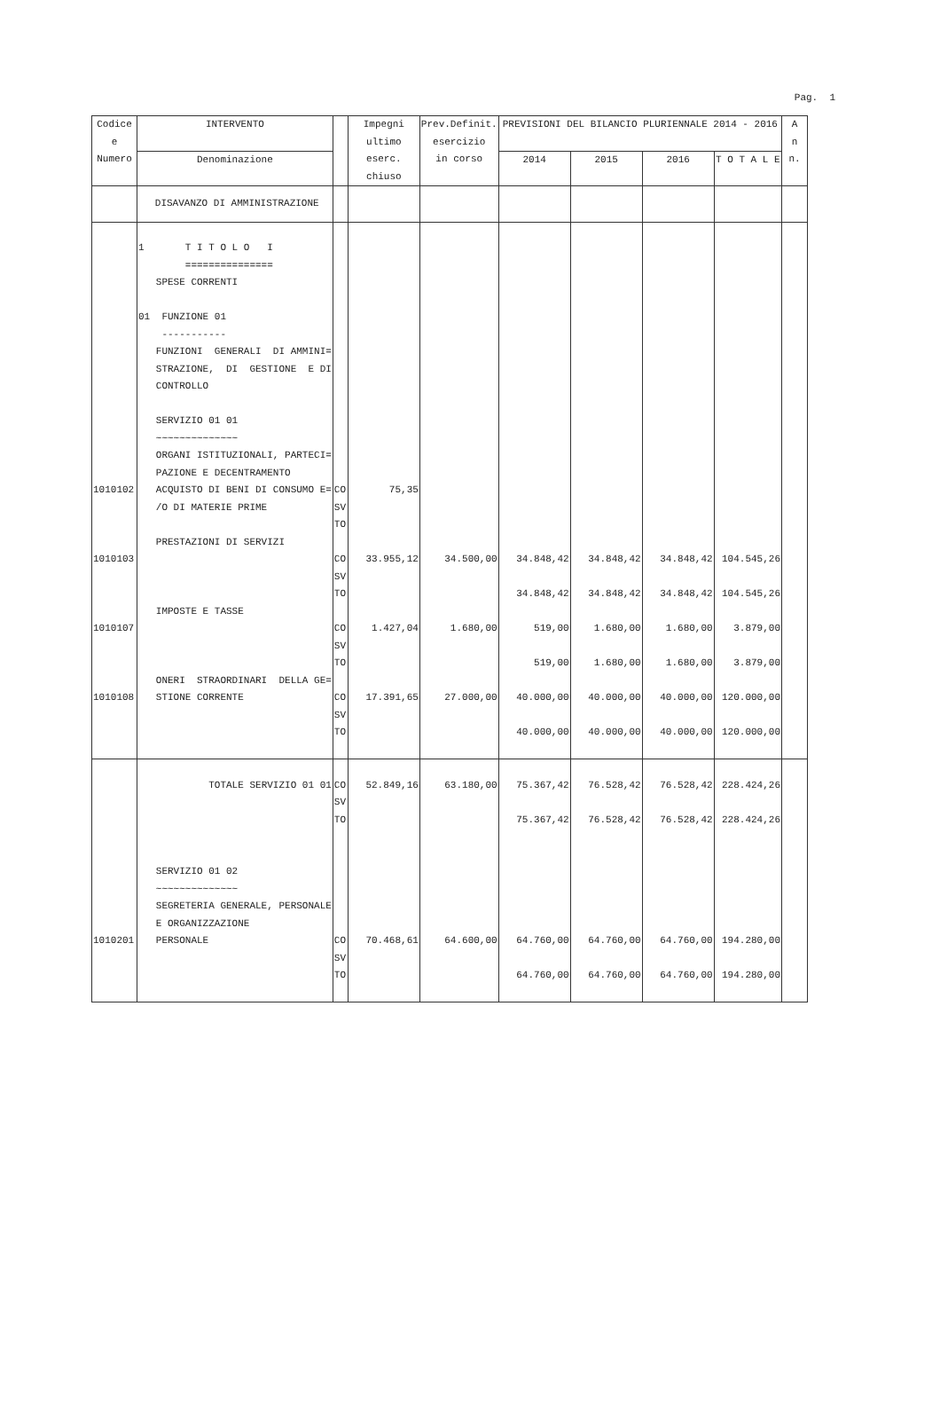Pag. 1
| Codice e Numero | INTERVENTO | | Impegni ultimo eserc. chiuso | Prev.Definit. esercizio in corso | PREVISIONI DEL BILANCIO PLURIENNALE 2014 - 2016 | | | | A n n. |
| --- | --- | --- | --- | --- | --- | --- | --- | --- | --- |
| | Denominazione | | | | 2014 | 2015 | 2016 | T O T A L E | |
| | DISAVANZO DI AMMINISTRAZIONE | | | | | | | | |
| | 1 T I T O L O I =============== SPESE CORRENTI 01 FUNZIONE 01 ----------- FUNZIONI GENERALI DI AMMINI= STRAZIONE, DI GESTIONE E DI CONTROLLO SERVIZIO 01 01 ~~~~~~~~~~~~~~ ORGANI ISTITUZIONALI, PARTECI= PAZIONE E DECENTRAMENTO | | | | | | | | |
| 1010102 | ACQUISTO DI BENI DI CONSUMO E= /O DI MATERIE PRIME | CO SV TO | 75,35 | | | | | | |
| 1010103 | PRESTAZIONI DI SERVIZI | CO SV TO | 33.955,12 | 34.500,00 | 34.848,42 34.848,42 | 34.848,42 34.848,42 | 34.848,42 34.848,42 | 104.545,26 104.545,26 | |
| 1010107 | IMPOSTE E TASSE | CO SV TO | 1.427,04 | 1.680,00 | 519,00 519,00 | 1.680,00 1.680,00 | 1.680,00 1.680,00 | 3.879,00 3.879,00 | |
| 1010108 | ONERI STRAORDINARI DELLA GE= STIONE CORRENTE | CO SV TO | 17.391,65 | 27.000,00 | 40.000,00 40.000,00 | 40.000,00 40.000,00 | 40.000,00 40.000,00 | 120.000,00 120.000,00 | |
| | TOTALE SERVIZIO 01 01 | CO SV TO | 52.849,16 | 63.180,00 | 75.367,42 75.367,42 | 76.528,42 76.528,42 | 76.528,42 76.528,42 | 228.424,26 228.424,26 | |
| | SERVIZIO 01 02 ~~~~~~~~~~~~~~ SEGRETERIA GENERALE, PERSONALE E ORGANIZZAZIONE | | | | | | | | |
| 1010201 | PERSONALE | CO SV TO | 70.468,61 | 64.600,00 | 64.760,00 64.760,00 | 64.760,00 64.760,00 | 64.760,00 64.760,00 | 194.280,00 194.280,00 | |